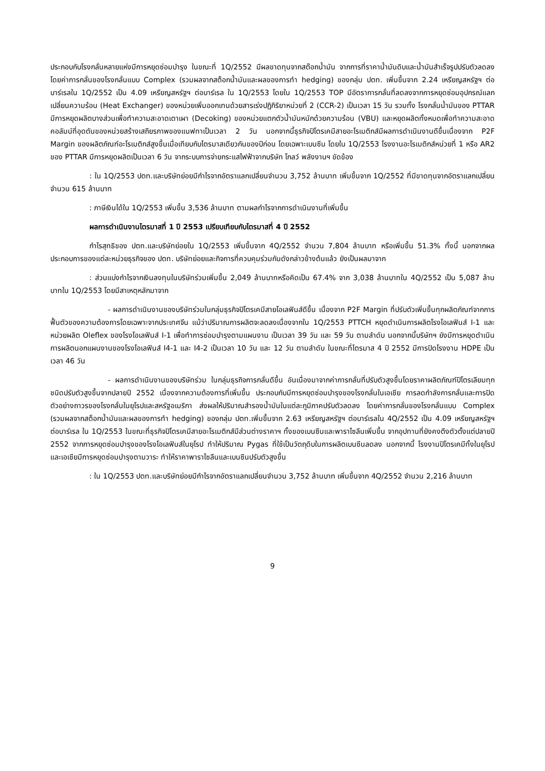ประกอบกับโรงกลั่นหลายแห่งมีการหยุดซ่อมบำรุง ในขณะที่ 1Q/2552 มีผลขาดทุนจากสต๊อกน้ำมัน จากการที่ราคาน้ำมันดิบและน้ำมันสำเร็จรูปปรับตัวลดลง โดยค่าการกลั่นของโรงกลั่นแบบ Complex (รวมผลจากสต็อกน้ำมันและผลของการทำ hedging) ของกลุ่ม ปตท. เพิ่มขึ้นจาก 2.24 เหรียญสหรัฐฯ ต่อบาร์เรลใน 1Q/2552 เป็น 4.09 เหรียญสหรัฐฯ ต่อบาร์เรล ใน 1Q/2553 โดยใน 1Q/2553 TOP มีอัตราการกลั่นที่ลดลงจากการหยุดซ่อมอุปกรณ์แลกเปลี่ยนความร้อน (Heat Exchanger) ของหน่วยเพิ่มออกเทนด้วยสารเร่งปฏิกิริยาหน่วยที่ 2 (CCR-2) เป็นเวลา 15 วัน รวมทั้ง โรงกลั่นน้ำมันของ PTTAR มีการหยุดผลิตบางส่วนเพื่อทำความสะอาดเตาเผา (Decoking) ของหน่วยแตกตัวน้ำมันหนักด้วยความร้อน (VBU) และหยุดผลิตทั้งหมดเพื่อทำความสะอาดคอลัมน์ที่อุดตันของหน่วยสร้างเสถียรภาพของแนฟทาเป็นเวลา 2 วัน นอกจากนี้ธุรกิจปิโตรเคมีสายอะโรเมติกส์มีผลการดำเนินงานดีขึ้นเนื่องจาก P2F Margin ของผลิตภัณฑ์อะโรเมติกส์สูงขึ้นเมื่อเทียบกับไตรมาสเดียวกันของปีก่อน โดยเฉพาะเบนซีน โดยใน 1Q/2553 โรงงานอะโรเมติกส์หน่วยที่ 1 หรือ AR2 ของ PTTAR มีการหยุดผลิตเป็นเวลา 6 วัน จากระบบการจ่ายกระแสไฟฟ้าจากบริษัท โกลว์ พลังงานฯ ขัดข้อง
: ใน 1Q/2553 ปตท.และบริษัทย่อยมีกำไรจากอัตราแลกเปลี่ยนจำนวน 3,752 ล้านบาท เพิ่มขึ้นจาก 1Q/2552 ที่มีขาดทุนจากอัตราแลกเปลี่ยนจำนวน 615 ล้านบาท
: ภาษีเงินได้ใน 1Q/2553 เพิ่มขึ้น 3,536 ล้านบาท ตามผลกำไรจากการดำเนินงานที่เพิ่มขึ้น
ผลการดำเนินงานไตรมาสที่ 1 ปี 2553 เปรียบเทียบกับไตรมาสที่ 4 ปี 2552
กำไรสุทธิของ ปตท.และบริษัทย่อยใน 1Q/2553 เพิ่มขึ้นจาก 4Q/2552 จำนวน 7,804 ล้านบาท หรือเพิ่มขึ้น 51.3% ทั้งนี้ นอกจากผลประกอบการของแต่ละหน่วยธุรกิจของ ปตท. บริษัทย่อยและกิจการที่ควบคุมร่วมกันดังกล่าวข้างต้นแล้ว ยังเป็นผลมาจาก
: ส่วนแบ่งกำไรจากเงินลงทุนในบริษัทร่วมเพิ่มขึ้น 2,049 ล้านบาทหรือคิดเป็น 67.4% จาก 3,038 ล้านบาทใน 4Q/2552 เป็น 5,087 ล้านบาทใน 1Q/2553 โดยมีสาเหตุหลักมาจาก
- ผลการดำเนินงานของบริษัทร่วมในกลุ่มธุรกิจปิโตรเคมีสายโอเลฟินส์ดีขึ้น เนื่องจาก P2F Margin ที่ปรับตัวเพิ่มขึ้นทุกผลิตภัณฑ์จากการฟื้นตัวของความต้องการโดยเฉพาะจากประเทศจีน แม้ว่าปริมาณการผลิตจะลดลงเนื่องจากใน 1Q/2553 PTTCH หยุดดำเนินการผลิตโรงโอเลฟินส์ I-1 และหน่วยผลิต Oleflex ของโรงโอเลฟินส์ I-1 เพื่อทำการซ่อมบำรุงตามแผนงาน เป็นเวลา 39 วัน และ 59 วัน ตามลำดับ นอกจากนี้บริษัทฯ ยังมีการหยุดดำเนินการผลิตนอกแผนงานของโรงโอเลฟินส์ I4-1 และ I4-2 เป็นเวลา 10 วัน และ 12 วัน ตามลำดับ ในขณะที่ไตรมาส 4 ปี 2552 มีการปิดโรงงาน HDPE เป็นเวลา 46 วัน
- ผลการดำเนินงานของบริษัทร่วม ในกลุ่มธุรกิจการกลั่นดีขึ้น อันเนื่องมาจากค่าการกลั่นที่ปรับตัวสูงขึ้นโดยราคาผลิตภัณฑ์ปิโตรเลียมทุกชนิดปรับตัวสูงขึ้นจากปลายปี 2552 เนื่องจากความต้องการที่เพิ่มขึ้น ประกอบกับมีการหยุดซ่อมบำรุงของโรงกลั่นในเอเชีย การลดกำลังการกลั่นและการปิดตัวอย่างถาวรของโรงกลั่นในยุโรปและสหรัฐอเมริกา ส่งผลให้ปริมาณสำรองน้ำมันในแต่ละภูมิภาคปรับตัวลดลง โดยค่าการกลั่นของโรงกลั่นแบบ Complex (รวมผลจากสต็อกน้ำมันและผลของการทำ hedging) ของกลุ่ม ปตท.เพิ่มขึ้นจาก 2.63 เหรียญสหรัฐฯ ต่อบาร์เรลใน 4Q/2552 เป็น 4.09 เหรียญสหรัฐฯ ต่อบาร์เรล ใน 1Q/2553 ในขณะที่ธุรกิจปิโตรเคมีสายอะโรเมติกส์มีส่วนต่างราคาฯ ทั้งของเบนซีนและพาราไซลีนเพิ่มขึ้น จากอุปทานที่ยังคงตึงตัวตั้งแต่ปลายปี 2552 จากการหยุดซ่อมบำรุงของโรงโอเลฟินส์ในยุโรป ทำให้ปริมาณ Pygas ที่ใช้เป็นวัตถุดิบในการผลิตเบนซีนลดลง นอกจากนี้ โรงงานปิโตรเคมีทั้งในยุโรปและเอเชียมีการหยุดซ่อมบำรุงตามวาระ ทำให้ราคาพาราไซลีนและเบนซีนปรับตัวสูงขึ้น
: ใน 1Q/2553 ปตท.และบริษัทย่อยมีกำไรจากอัตราแลกเปลี่ยนจำนวน 3,752 ล้านบาท เพิ่มขึ้นจาก 4Q/2552 จำนวน 2,216 ล้านบาท
9